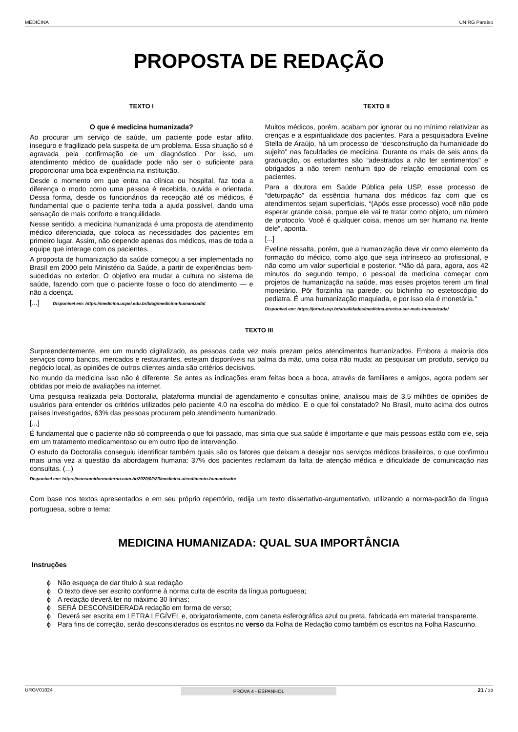MEDICINA UNIRG Paraíso
PROPOSTA DE REDAÇÃO
TEXTO I
O que é medicina humanizada?
Ao procurar um serviço de saúde, um paciente pode estar aflito, inseguro e fragilizado pela suspeita de um problema. Essa situação só é agravada pela confirmação de um diagnóstico. Por isso, um atendimento médico de qualidade pode não ser o suficiente para proporcionar uma boa experiência na instituição.
Desde o momento em que entra na clínica ou hospital, faz toda a diferença o modo como uma pessoa é recebida, ouvida e orientada. Dessa forma, desde os funcionários da recepção até os médicos, é fundamental que o paciente tenha toda a ajuda possível, dando uma sensação de mais conforto e tranquilidade.
Nesse sentido, a medicina humanizada é uma proposta de atendimento médico diferenciada, que coloca as necessidades dos pacientes em primeiro lugar. Assim, não depende apenas dos médicos, mas de toda a equipe que interage com os pacientes.
A proposta de humanização da saúde começou a ser implementada no Brasil em 2000 pelo Ministério da Saúde, a partir de experiências bem-sucedidas no exterior. O objetivo era mudar a cultura no sistema de saúde, fazendo com que o paciente fosse o foco do atendimento — e não a doença.
[...] Disponível em: https://medicina.ucpel.edu.br/blog/medicina-humanizada/
TEXTO II
Muitos médicos, porém, acabam por ignorar ou no mínimo relativizar as crenças e a espiritualidade dos pacientes. Para a pesquisadora Eveline Stella de Araújo, há um processo de “desconstrução da humanidade do sujeito” nas faculdades de medicina. Durante os mais de seis anos da graduação, os estudantes são “adestrados a não ter sentimentos” e obrigados a não terem nenhum tipo de relação emocional com os pacientes.
Para a doutora em Saúde Pública pela USP, esse processo de “deturpação” da essência humana dos médicos faz com que os atendimentos sejam superficiais. “(Após esse processo) você não pode esperar grande coisa, porque ele vai te tratar como objeto, um número de protocolo. Você é qualquer coisa, menos um ser humano na frente dele”, aponta.
[...]
Eveline ressalta, porém, que a humanização deve vir como elemento da formação do médico, como algo que seja intrínseco ao profissional, e não como um valor superficial e posterior. “Não dá para, agora, aos 42 minutos do segundo tempo, o pessoal de medicina começar com projetos de humanização na saúde, mas esses projetos terem um final monetário. Pôr florzinha na parede, ou bichinho no estetoscópio do pediatra. É uma humanização maquiada, e por isso ela é monetária.”
Disponível em: https://jornal.usp.br/atualidades/medicina-precisa-ser-mais-humanizada/
TEXTO III
Surpreendentemente, em um mundo digitalizado, as pessoas cada vez mais prezam pelos atendimentos humanizados. Embora a maioria dos serviços como bancos, mercados e restaurantes, estejam disponíveis na palma da mão, uma coisa não muda: ao pesquisar um produto, serviço ou negócio local, as opiniões de outros clientes ainda são critérios decisivos.
No mundo da medicina isso não é diferente. Se antes as indicações eram feitas boca a boca, através de familiares e amigos, agora podem ser obtidas por meio de avaliações na internet.
Uma pesquisa realizada pela Doctoralia, plataforma mundial de agendamento e consultas online, analisou mais de 3,5 milhões de opiniões de usuários para entender os critérios utilizados pelo paciente 4.0 na escolha do médico. E o que foi constatado? No Brasil, muito acima dos outros países investigados, 63% das pessoas procuram pelo atendimento humanizado.
[...]
É fundamental que o paciente não só compreenda o que foi passado, mas sinta que sua saúde é importante e que mais pessoas estão com ele, seja em um tratamento medicamentoso ou em outro tipo de intervenção.
O estudo da Doctoralia conseguiu identificar também quais são os fatores que deixam a desejar nos serviços médicos brasileiros, o que confirmou mais uma vez a questão da abordagem humana: 37% dos pacientes reclamam da falta de atenção médica e dificuldade de comunicação nas consultas. (...)
Disponível em: https://consumidormoderno.com.br/2020/02/20/medicina-atendimento-humanizado/
Com base nos textos apresentados e em seu próprio repertório, redija um texto dissertativo-argumentativo, utilizando a norma-padrão da língua portuguesa, sobre o tema:
MEDICINA HUMANIZADA: QUAL SUA IMPORTÂNCIA
Instruções
ϕ Não esqueça de dar título à sua redação
ϕ O texto deve ser escrito conforme à norma culta de escrita da língua portuguesa;
ϕ A redação deverá ter no máximo 30 linhas;
ϕ SERÁ DESCONSIDERADA redação em forma de verso;
ϕ Deverá ser escrita em LETRA LEGÍVEL e, obrigatoriamente, com caneta esferográfica azul ou preta, fabricada em material transparente.
ϕ Para fins de correção, serão desconsiderados os escritos no verso da Folha de Redação como também os escritos na Folha Rascunho.
URGV01024 PROVA 4 - ESPANHOL 21 / 23